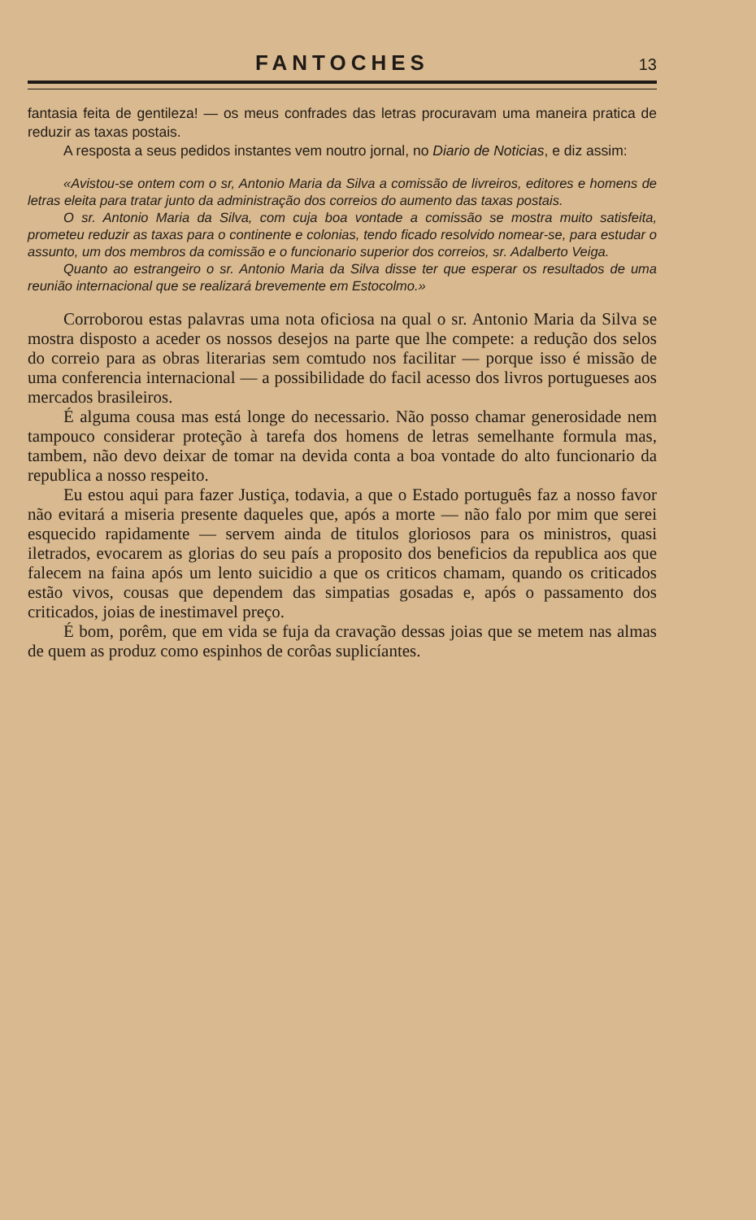FANTOCHES 13
fantasia feita de gentileza! — os meus confrades das letras procuravam uma maneira pratica de reduzir as taxas postais.
A resposta a seus pedidos instantes vem noutro jornal, no Diario de Noticias, e diz assim:
«Avistou-se ontem com o sr, Antonio Maria da Silva a comissão de livreiros, editores e homens de letras eleita para tratar junto da administração dos correios do aumento das taxas postais.
O sr. Antonio Maria da Silva, com cuja boa vontade a comissão se mostra muito satisfeita, prometeu reduzir as taxas para o continente e colonias, tendo ficado resolvido nomear-se, para estudar o assunto, um dos membros da comissão e o funcionario superior dos correios, sr. Adalberto Veiga.
Quanto ao estrangeiro o sr. Antonio Maria da Silva disse ter que esperar os resultados de uma reunião internacional que se realizará brevemente em Estocolmo.»
Corroborou estas palavras uma nota oficiosa na qual o sr. Antonio Maria da Silva se mostra disposto a aceder os nossos desejos na parte que lhe compete: a redução dos selos do correio para as obras literarias sem comtudo nos facilitar — porque isso é missão de uma conferencia internacional — a possibilidade do facil acesso dos livros portugueses aos mercados brasileiros.
É alguma cousa mas está longe do necessario. Não posso chamar generosidade nem tampouco considerar proteção à tarefa dos homens de letras semelhante formula mas, tambem, não devo deixar de tomar na devida conta a boa vontade do alto funcionario da republica a nosso respeito.
Eu estou aqui para fazer Justiça, todavia, a que o Estado português faz a nosso favor não evitará a miseria presente daqueles que, após a morte — não falo por mim que serei esquecido rapidamente — servem ainda de titulos gloriosos para os ministros, quasi iletrados, evocarem as glorias do seu país a proposito dos beneficios da republica aos que falecem na faina após um lento suicidio a que os criticos chamam, quando os criticados estão vivos, cousas que dependem das simpatias gosadas e, após o passamento dos criticados, joias de inestimavel preço.
É bom, porêm, que em vida se fuja da cravação dessas joias que se metem nas almas de quem as produz como espinhos de corôas suplicíantes.